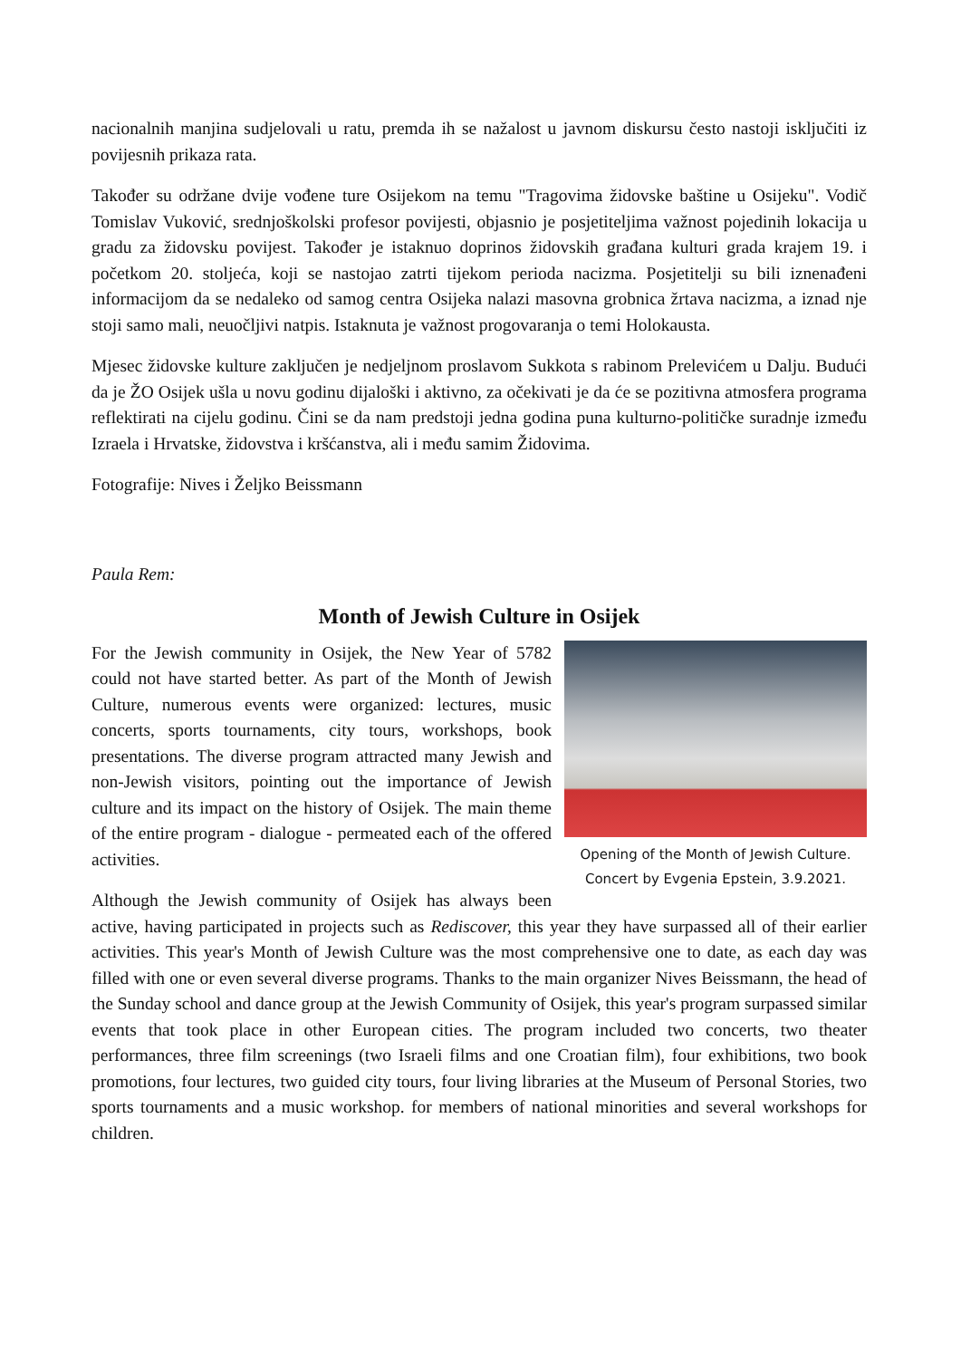nacionalnih manjina sudjelovali u ratu, premda ih se nažalost u javnom diskursu često nastoji isključiti iz povijesnih prikaza rata.
Također su održane dvije vođene ture Osijekom na temu "Tragovima židovske baštine u Osijeku". Vodič Tomislav Vuković, srednjoškolski profesor povijesti, objasnio je posjetiteljima važnost pojedinih lokacija u gradu za židovsku povijest. Također je istaknuo doprinos židovskih građana kulturi grada krajem 19. i početkom 20. stoljeća, koji se nastojao zatrti tijekom perioda nacizma. Posjetitelji su bili iznenađeni informacijom da se nedaleko od samog centra Osijeka nalazi masovna grobnica žrtava nacizma, a iznad nje stoji samo mali, neuočljivi natpis. Istaknuta je važnost progovaranja o temi Holokausta.
Mjesec židovske kulture zaključen je nedjeljnom proslavom Sukkota s rabinom Prelevićem u Dalju. Budući da je ŽO Osijek ušla u novu godinu dijaloški i aktivno, za očekivati je da će se pozitivna atmosfera programa reflektirati na cijelu godinu. Čini se da nam predstoji jedna godina puna kulturno-političke suradnje između Izraela i Hrvatske, židovstva i kršćanstva, ali i među samim Židovima.
Fotografije: Nives i Željko Beissmann
Paula Rem:
Month of Jewish Culture in Osijek
Opening of the Month of Jewish Culture.
Concert by Evgenia Epstein, 3.9.2021.
For the Jewish community in Osijek, the New Year of 5782 could not have started better. As part of the Month of Jewish Culture, numerous events were organized: lectures, music concerts, sports tournaments, city tours, workshops, book presentations. The diverse program attracted many Jewish and non-Jewish visitors, pointing out the importance of Jewish culture and its impact on the history of Osijek. The main theme of the entire program - dialogue - permeated each of the offered activities.
Although the Jewish community of Osijek has always been active, having participated in projects such as Rediscover, this year they have surpassed all of their earlier activities. This year's Month of Jewish Culture was the most comprehensive one to date, as each day was filled with one or even several diverse programs. Thanks to the main organizer Nives Beissmann, the head of the Sunday school and dance group at the Jewish Community of Osijek, this year's program surpassed similar events that took place in other European cities. The program included two concerts, two theater performances, three film screenings (two Israeli films and one Croatian film), four exhibitions, two book promotions, four lectures, two guided city tours, four living libraries at the Museum of Personal Stories, two sports tournaments and a music workshop. for members of national minorities and several workshops for children.